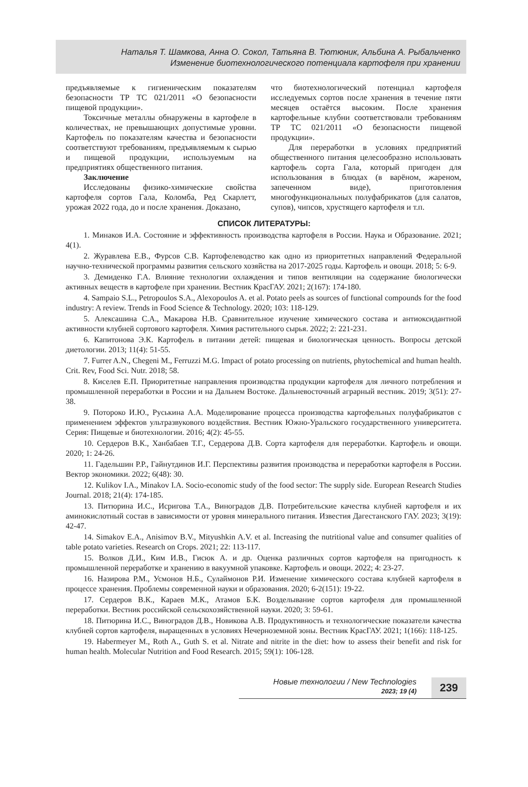Наталья Т. Шамкова, Анна О. Сокол, Татьяна В. Тютюник, Альбина А. Рыбальченко
Изменение биотехнологического потенциала картофеля при хранении
предъявляемые к гигиеническим показателям безопасности ТР ТС 021/2011 «О безопасности пищевой продукции».
Токсичные металлы обнаружены в картофеле в количествах, не превышающих допустимые уровни. Картофель по показателям качества и безопасности соответствуют требованиям, предъявляемым к сырью и пищевой продукции, используемым на предприятиях общественного питания.
Заключение
Исследованы физико-химические свойства картофеля сортов Гала, Коломба, Ред Скарлетт, урожая 2022 года, до и после хранения. Доказано,
что биотехнологический потенциал картофеля исследуемых сортов после хранения в течение пяти месяцев остаётся высоким. После хранения картофельные клубни соответствовали требованиям ТР ТС 021/2011 «О безопасности пищевой продукции».
Для переработки в условиях предприятий общественного питания целесообразно использовать картофель сорта Гала, который пригоден для использования в блюдах (в варёном, жареном, запеченном виде), приготовления многофункциональных полуфабрикатов (для салатов, супов), чипсов, хрустящего картофеля и т.п.
СПИСОК ЛИТЕРАТУРЫ:
1. Минаков И.А. Состояние и эффективность производства картофеля в России. Наука и Образование. 2021; 4(1).
2. Журавлева Е.В., Фурсов С.В. Картофелеводство как одно из приоритетных направлений Федеральной научно-технической программы развития сельского хозяйства на 2017-2025 годы. Картофель и овощи. 2018; 5: 6-9.
3. Демиденко Г.А. Влияние технологии охлаждения и типов вентиляции на содержание биологически активных веществ в картофеле при хранении. Вестник КрасГАУ. 2021; 2(167): 174-180.
4. Sampaio S.L., Petropoulos S.A., Alexopoulos A. et al. Potato peels as sources of functional compounds for the food industry: A review. Trends in Food Science & Technology. 2020; 103: 118-129.
5. Алексашина С.А., Макарова Н.В. Сравнительное изучение химического состава и антиоксидантной активности клубней сортового картофеля. Химия растительного сырья. 2022; 2: 221-231.
6. Капитонова Э.К. Картофель в питании детей: пищевая и биологическая ценность. Вопросы детской диетологии. 2013; 11(4): 51-55.
7. Furrer A.N., Chegeni M., Ferruzzi M.G. Impact of potato processing on nutrients, phytochemical and human health. Crit. Rev, Food Sci. Nutr. 2018; 58.
8. Киселев Е.П. Приоритетные направления производства продукции картофеля для личного потребления и промышленной переработки в России и на Дальнем Востоке. Дальневосточный аграрный вестник. 2019; 3(51): 27-38.
9. Потороко И.Ю., Руськина А.А. Моделирование процесса производства картофельных полуфабрикатов с применением эффектов ультразвукового воздействия. Вестник Южно-Уральского государственного университета. Серия: Пищевые и биотехнологии. 2016; 4(2): 45-55.
10. Сердеров В.К., Ханбабаев Т.Г., Сердерова Д.В. Сорта картофеля для переработки. Картофель и овощи. 2020; 1: 24-26.
11. Гадельшин Р.Р., Гайнутдинов И.Г. Перспективы развития производства и переработки картофеля в России. Вектор экономики. 2022; 6(48): 30.
12. Kulikov I.A., Minakov I.A. Socio-economic study of the food sector: The supply side. European Research Studies Journal. 2018; 21(4): 174-185.
13. Питюрина И.С., Исригова Т.А., Виноградов Д.В. Потребительские качества клубней картофеля и их аминокислотный состав в зависимости от уровня минерального питания. Известия Дагестанского ГАУ. 2023; 3(19): 42-47.
14. Simakov E.A., Anisimov B.V., Mityushkin A.V. et al. Increasing the nutritional value and consumer qualities of table potato varieties. Research on Crops. 2021; 22: 113-117.
15. Волков Д.И., Ким И.В., Гисюк А. и др. Оценка различных сортов картофеля на пригодность к промышленной переработке и хранению в вакуумной упаковке. Картофель и овощи. 2022; 4: 23-27.
16. Назирова Р.М., Усмонов Н.Б., Сулаймонов Р.И. Изменение химического состава клубней картофеля в процессе хранения. Проблемы современной науки и образования. 2020; 6-2(151): 19-22.
17. Сердеров В.К., Караев М.К., Атамов Б.К. Возделывание сортов картофеля для промышленной переработки. Вестник российской сельскохозяйственной науки. 2020; 3: 59-61.
18. Питюрина И.С., Виноградов Д.В., Новикова А.В. Продуктивность и технологические показатели качества клубней сортов картофеля, выращенных в условиях Нечерноземной зоны. Вестник КрасГАУ. 2021; 1(166): 118-125.
19. Habermeyer M., Roth A., Guth S. et al. Nitrate and nitrite in the diet: how to assess their benefit and risk for human health. Molecular Nutrition and Food Research. 2015; 59(1): 106-128.
Новые технологии / New Technologies
2023; 19 (4)
239